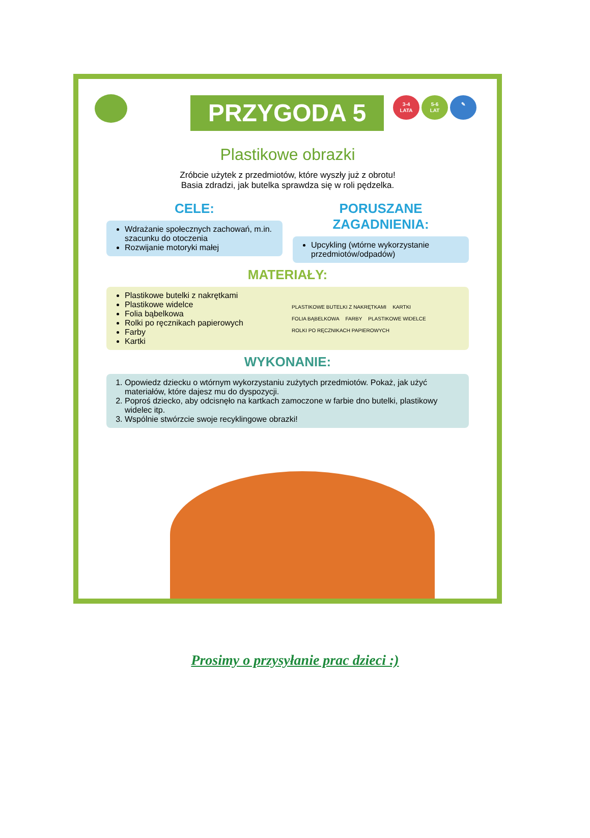PRZYGODA 5
3-4
LATA
5-6
LAT
✎
Plastikowe obrazki
Zróbcie użytek z przedmiotów, które wyszły już z obrotu!
Basia zdradzi, jak butelka sprawdza się w roli pędzelka.
CELE:
Wdrażanie społecznych zachowań, m.in. szacunku do otoczenia
Rozwijanie motoryki małej
PORUSZANE ZAGADNIENIA:
Upcykling (wtórne wykorzystanie przedmiotów/odpadów)
MATERIAŁY:
Plastikowe butelki z nakrętkami
Plastikowe widelce
Folia bąbelkowa
Rolki po ręcznikach papierowych
Farby
Kartki
PLASTIKOWE BUTELKI Z NAKRĘTKAMI KARTKI FOLIA BĄBELKOWA FARBY PLASTIKOWE WIDELCE ROLKI PO RĘCZNIKACH PAPIEROWYCH
WYKONANIE:
1. Opowiedz dziecku o wtórnym wykorzystaniu zużytych przedmiotów. Pokaż, jak użyć materiałów, które dajesz mu do dyspozycji.
2. Poproś dziecko, aby odcisnęło na kartkach zamoczone w farbie dno butelki, plastikowy widelec itp.
3. Wspólnie stwórzcie swoje recyklingowe obrazki!
Prosimy o przysyłanie prac dzieci :)